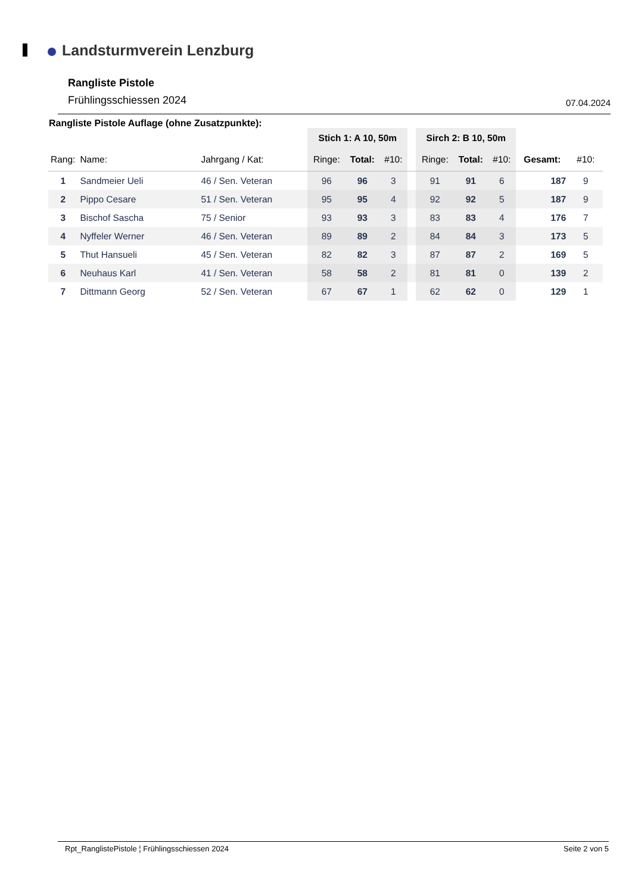Landsturmverein Lenzburg
Rangliste Pistole
Frühlingsschiessen 2024 07.04.2024
Rangliste Pistole Auflage (ohne Zusatzpunkte):
| | | | Stich 1: A 10, 50m | | | | Sirch 2: B 10, 50m | | | | |
| --- | --- | --- | --- | --- | --- | --- | --- | --- | --- | --- | --- |
| Rang: | Name: | Jahrgang / Kat: | Ringe: | Total: | #10: | | Ringe: | Total: | #10: | Gesamt: | #10: |
| 1 | Sandmeier Ueli | 46 / Sen. Veteran | 96 | 96 | 3 | | 91 | 91 | 6 | 187 | 9 |
| 2 | Pippo Cesare | 51 / Sen. Veteran | 95 | 95 | 4 | | 92 | 92 | 5 | 187 | 9 |
| 3 | Bischof Sascha | 75 / Senior | 93 | 93 | 3 | | 83 | 83 | 4 | 176 | 7 |
| 4 | Nyffeler Werner | 46 / Sen. Veteran | 89 | 89 | 2 | | 84 | 84 | 3 | 173 | 5 |
| 5 | Thut Hansueli | 45 / Sen. Veteran | 82 | 82 | 3 | | 87 | 87 | 2 | 169 | 5 |
| 6 | Neuhaus Karl | 41 / Sen. Veteran | 58 | 58 | 2 | | 81 | 81 | 0 | 139 | 2 |
| 7 | Dittmann Georg | 52 / Sen. Veteran | 67 | 67 | 1 | | 62 | 62 | 0 | 129 | 1 |
Rpt_RanglistePistole ¦ Frühlingsschiessen 2024 Seite 2 von 5